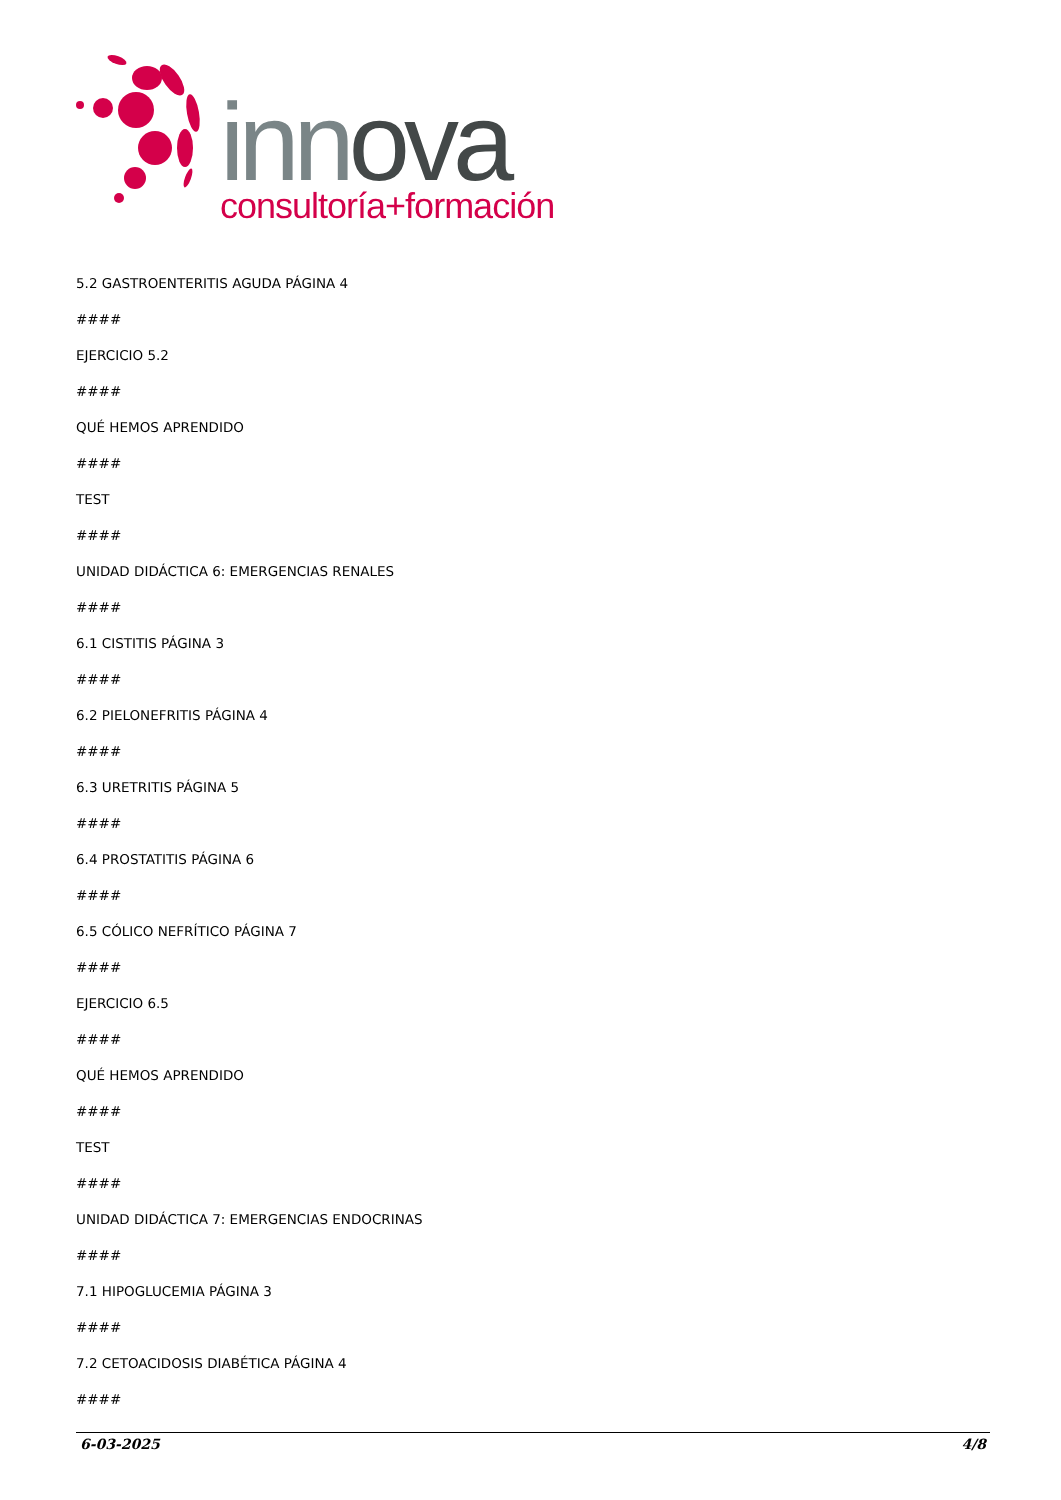innova
consultoría+formación
5.2 GASTROENTERITIS AGUDA PÁGINA 4
####
EJERCICIO 5.2
####
QUÉ HEMOS APRENDIDO
####
TEST
####
UNIDAD DIDÁCTICA 6: EMERGENCIAS RENALES
####
6.1 CISTITIS PÁGINA 3
####
6.2 PIELONEFRITIS PÁGINA 4
####
6.3 URETRITIS PÁGINA 5
####
6.4 PROSTATITIS PÁGINA 6
####
6.5 CÓLICO NEFRÍTICO PÁGINA 7
####
EJERCICIO 6.5
####
QUÉ HEMOS APRENDIDO
####
TEST
####
UNIDAD DIDÁCTICA 7: EMERGENCIAS ENDOCRINAS
####
7.1 HIPOGLUCEMIA PÁGINA 3
####
7.2 CETOACIDOSIS DIABÉTICA PÁGINA 4
####
6-03-2025 4/8